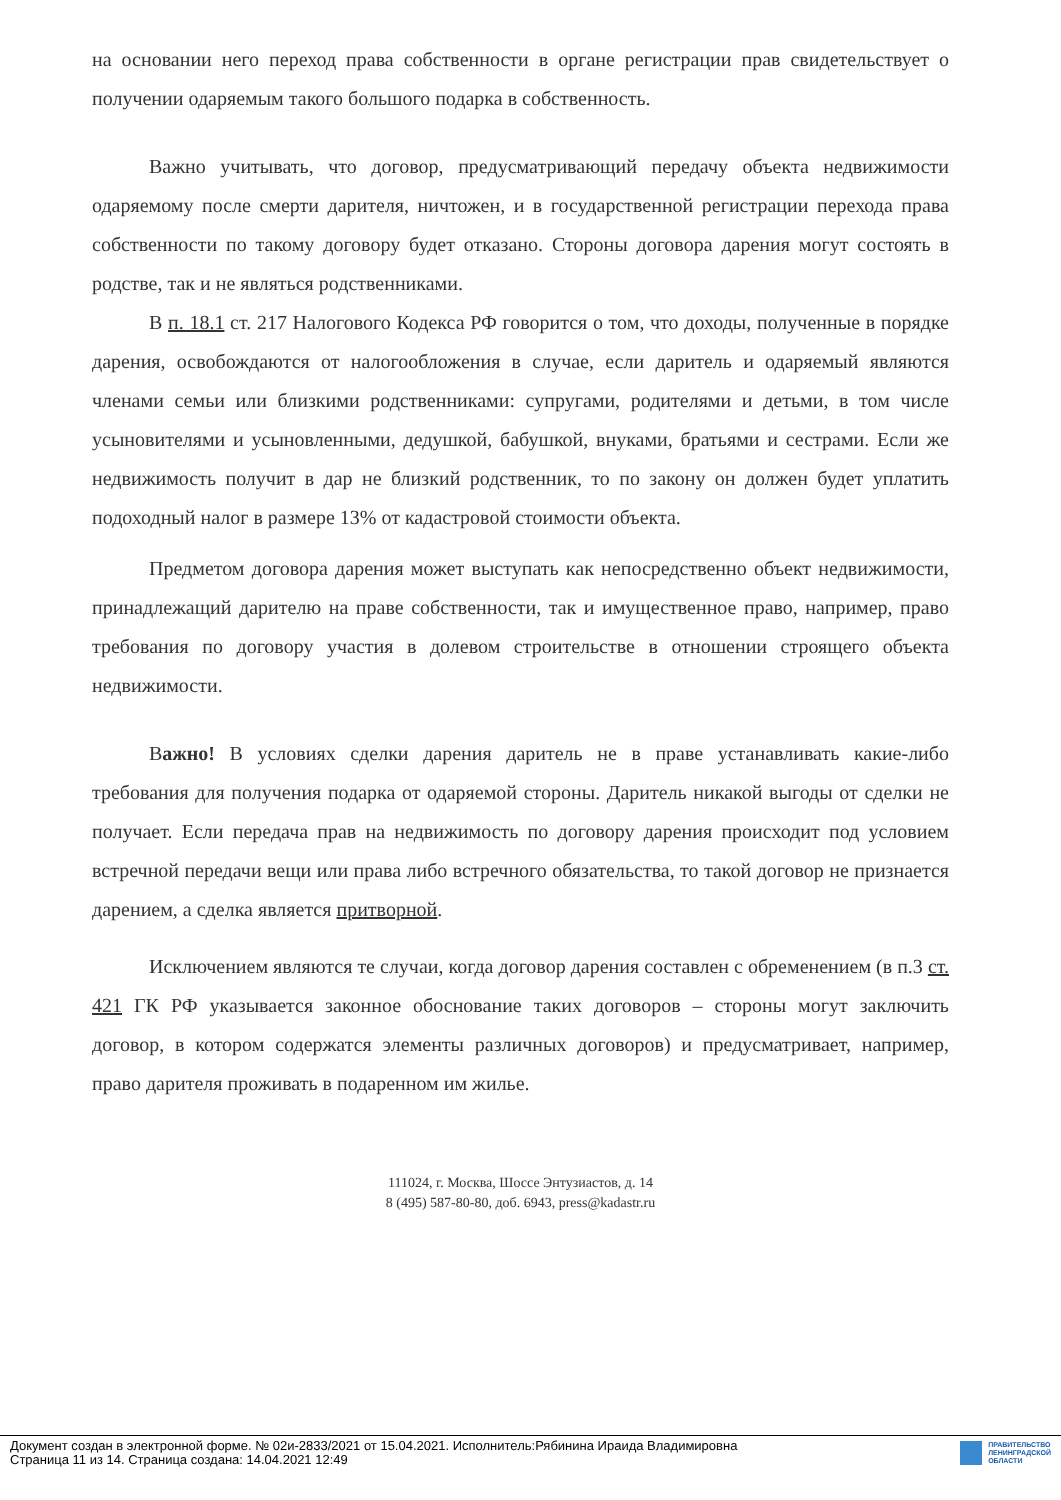на основании него переход права собственности в органе регистрации прав свидетельствует о получении одаряемым такого большого подарка в собственность.
Важно учитывать, что договор, предусматривающий передачу объекта недвижимости одаряемому после смерти дарителя, ничтожен, и в государственной регистрации перехода права собственности по такому договору будет отказано. Стороны договора дарения могут состоять в родстве, так и не являться родственниками.
В п. 18.1 ст. 217 Налогового Кодекса РФ говорится о том, что доходы, полученные в порядке дарения, освобождаются от налогообложения в случае, если даритель и одаряемый являются членами семьи или близкими родственниками: супругами, родителями и детьми, в том числе усыновителями и усыновленными, дедушкой, бабушкой, внуками, братьями и сестрами. Если же недвижимость получит в дар не близкий родственник, то по закону он должен будет уплатить подоходный налог в размере 13% от кадастровой стоимости объекта.
Предметом договора дарения может выступать как непосредственно объект недвижимости, принадлежащий дарителю на праве собственности, так и имущественное право, например, право требования по договору участия в долевом строительстве в отношении строящего объекта недвижимости.
Важно! В условиях сделки дарения даритель не в праве устанавливать какие-либо требования для получения подарка от одаряемой стороны. Даритель никакой выгоды от сделки не получает. Если передача прав на недвижимость по договору дарения происходит под условием встречной передачи вещи или права либо встречного обязательства, то такой договор не признается дарением, а сделка является притворной.
Исключением являются те случаи, когда договор дарения составлен с обременением (в п.3 ст. 421 ГК РФ указывается законное обоснование таких договоров – стороны могут заключить договор, в котором содержатся элементы различных договоров) и предусматривает, например, право дарителя проживать в подаренном им жилье.
111024, г. Москва, Шоссе Энтузиастов, д. 14
8 (495) 587-80-80, доб. 6943, press@kadastr.ru
Документ создан в электронной форме. № 02и-2833/2021 от 15.04.2021. Исполнитель:Рябинина Ираида Владимировна
Страница 11 из 14. Страница создана: 14.04.2021 12:49
ПРАВИТЕЛЬСТВО
ЛЕНИНГРАДСКОЙ
ОБЛАСТИ